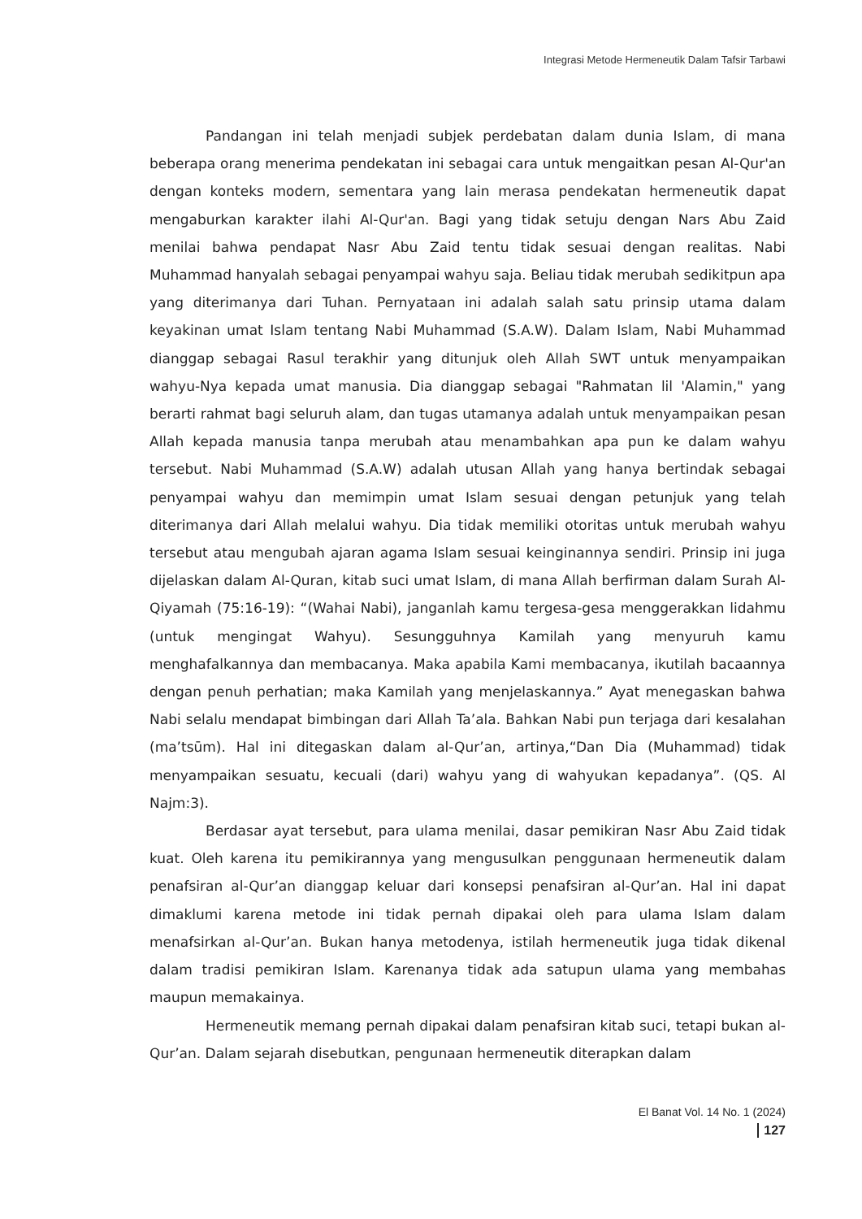Integrasi Metode Hermeneutik Dalam Tafsir Tarbawi
Pandangan ini telah menjadi subjek perdebatan dalam dunia Islam, di mana beberapa orang menerima pendekatan ini sebagai cara untuk mengaitkan pesan Al-Qur'an dengan konteks modern, sementara yang lain merasa pendekatan hermeneutik dapat mengaburkan karakter ilahi Al-Qur'an. Bagi yang tidak setuju dengan Nars Abu Zaid menilai bahwa pendapat Nasr Abu Zaid tentu tidak sesuai dengan realitas. Nabi Muhammad hanyalah sebagai penyampai wahyu saja. Beliau tidak merubah sedikitpun apa yang diterimanya dari Tuhan. Pernyataan ini adalah salah satu prinsip utama dalam keyakinan umat Islam tentang Nabi Muhammad (S.A.W). Dalam Islam, Nabi Muhammad dianggap sebagai Rasul terakhir yang ditunjuk oleh Allah SWT untuk menyampaikan wahyu-Nya kepada umat manusia. Dia dianggap sebagai "Rahmatan lil 'Alamin," yang berarti rahmat bagi seluruh alam, dan tugas utamanya adalah untuk menyampaikan pesan Allah kepada manusia tanpa merubah atau menambahkan apa pun ke dalam wahyu tersebut. Nabi Muhammad (S.A.W) adalah utusan Allah yang hanya bertindak sebagai penyampai wahyu dan memimpin umat Islam sesuai dengan petunjuk yang telah diterimanya dari Allah melalui wahyu. Dia tidak memiliki otoritas untuk merubah wahyu tersebut atau mengubah ajaran agama Islam sesuai keinginannya sendiri. Prinsip ini juga dijelaskan dalam Al-Quran, kitab suci umat Islam, di mana Allah berfirman dalam Surah Al-Qiyamah (75:16-19): “(Wahai Nabi), janganlah kamu tergesa-gesa menggerakkan lidahmu (untuk mengingat Wahyu). Sesungguhnya Kamilah yang menyuruh kamu menghafalkannya dan membacanya. Maka apabila Kami membacanya, ikutilah bacaannya dengan penuh perhatian; maka Kamilah yang menjelaskannya.” Ayat menegaskan bahwa Nabi selalu mendapat bimbingan dari Allah Ta’ala. Bahkan Nabi pun terjaga dari kesalahan (ma’tsūm). Hal ini ditegaskan dalam al-Qur’an, artinya,“Dan Dia (Muhammad) tidak menyampaikan sesuatu, kecuali (dari) wahyu yang di wahyukan kepadanya”. (QS. Al Najm:3).
Berdasar ayat tersebut, para ulama menilai, dasar pemikiran Nasr Abu Zaid tidak kuat. Oleh karena itu pemikirannya yang mengusulkan penggunaan hermeneutik dalam penafsiran al-Qur’an dianggap keluar dari konsepsi penafsiran al-Qur’an. Hal ini dapat dimaklumi karena metode ini tidak pernah dipakai oleh para ulama Islam dalam menafsirkan al-Qur’an. Bukan hanya metodenya, istilah hermeneutik juga tidak dikenal dalam tradisi pemikiran Islam. Karenanya tidak ada satupun ulama yang membahas maupun memakainya.
Hermeneutik memang pernah dipakai dalam penafsiran kitab suci, tetapi bukan al-Qur’an. Dalam sejarah disebutkan, pengunaan hermeneutik diterapkan dalam
El Banat Vol. 14 No. 1 (2024)
127